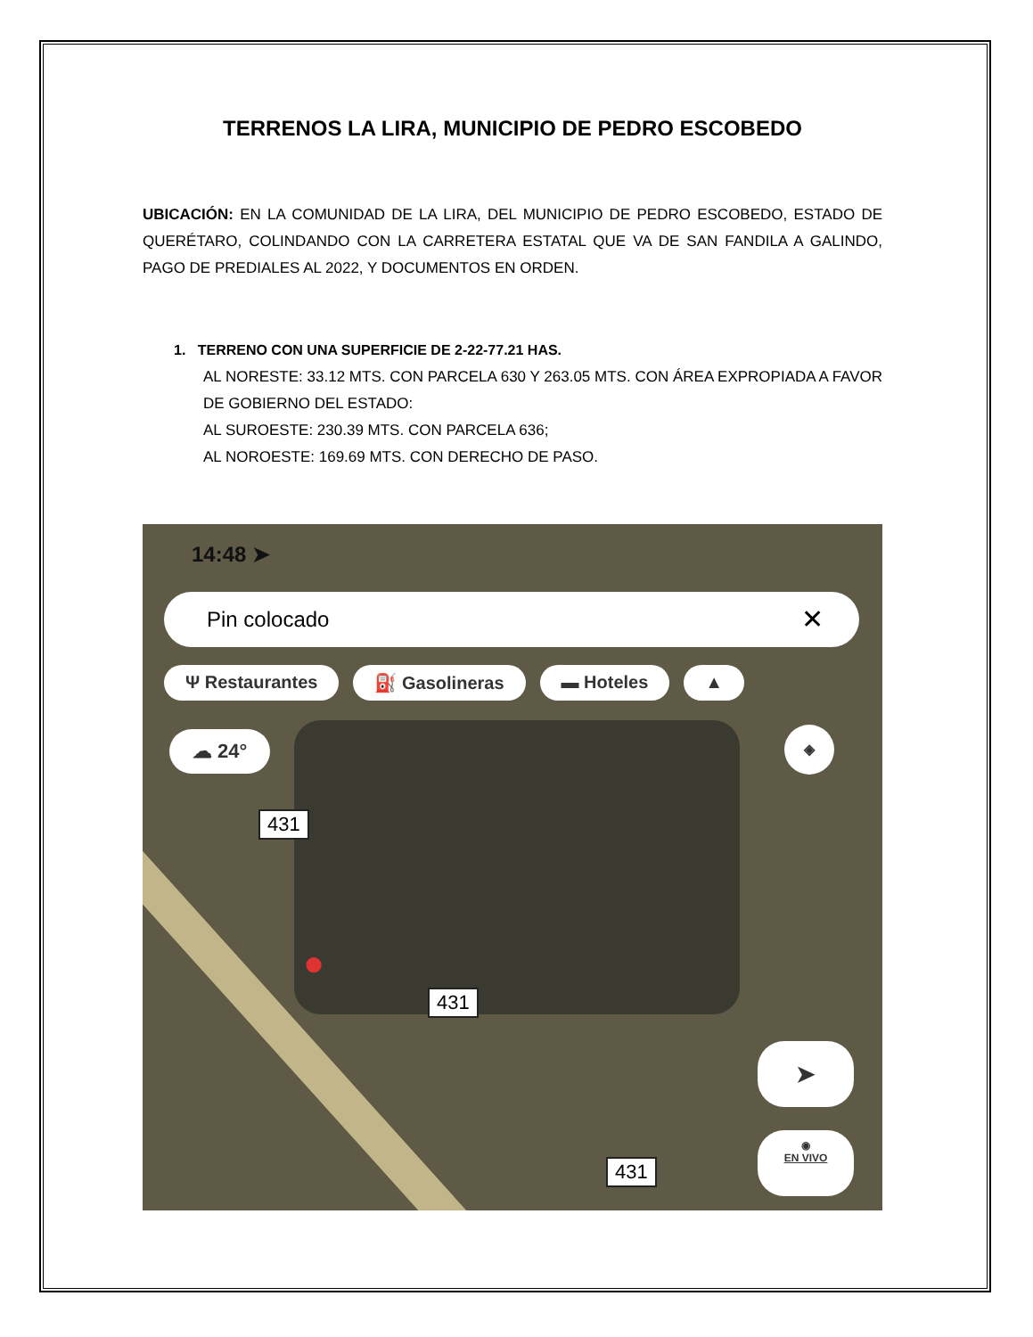TERRENOS LA LIRA, MUNICIPIO DE PEDRO ESCOBEDO
UBICACIÓN: EN LA COMUNIDAD DE LA LIRA, DEL MUNICIPIO DE PEDRO ESCOBEDO, ESTADO DE QUERÉTARO, COLINDANDO CON LA CARRETERA ESTATAL QUE VA DE SAN FANDILA A GALINDO, PAGO DE PREDIALES AL 2022, Y DOCUMENTOS EN ORDEN.
1. TERRENO CON UNA SUPERFICIE DE 2-22-77.21 HAS.
AL NORESTE: 33.12 MTS. CON PARCELA 630 Y 263.05 MTS. CON ÁREA EXPROPIADA A FAVOR DE GOBIERNO DEL ESTADO:
AL SUROESTE: 230.39 MTS. CON PARCELA 636;
AL NOROESTE: 169.69 MTS. CON DERECHO DE PASO.
14:48 ➤
Pin colocado ✕
Ψ Restaurantes ⛽ Gasolineras ▬ Hoteles ▲
☁ 24° ◈
431
431
431
●
➤
◉
EN VIVO